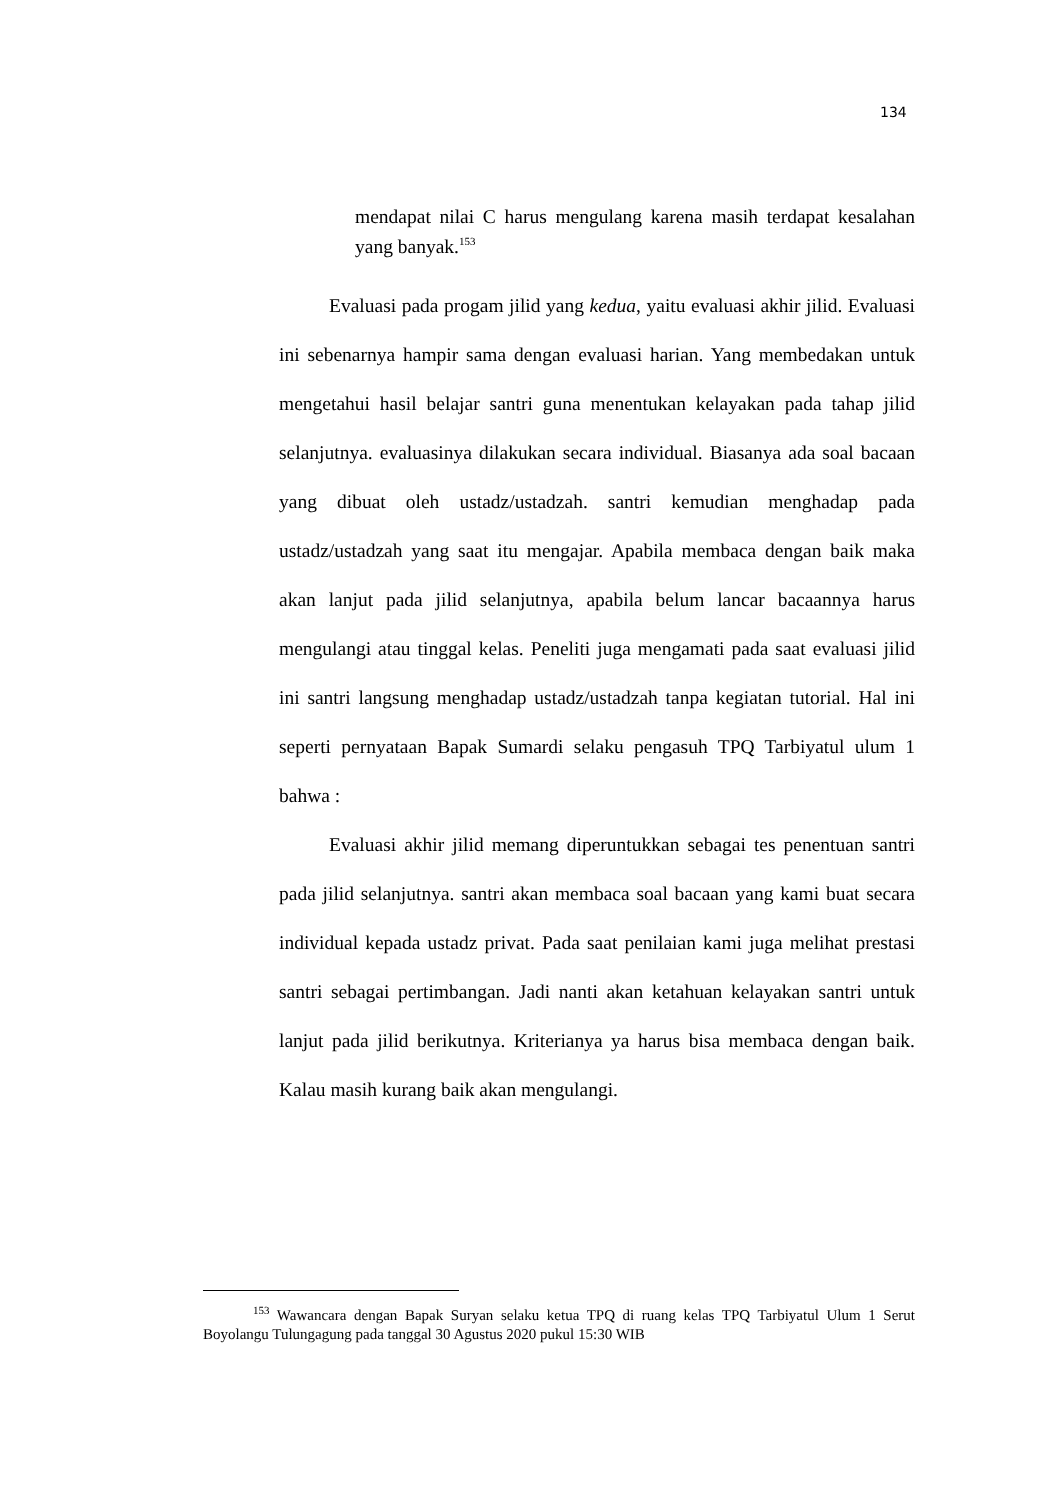134
mendapat nilai C harus mengulang karena masih terdapat kesalahan yang banyak.<sup>153</sup>
Evaluasi pada progam jilid yang kedua, yaitu evaluasi akhir jilid. Evaluasi ini sebenarnya hampir sama dengan evaluasi harian. Yang membedakan untuk mengetahui hasil belajar santri guna menentukan kelayakan pada tahap jilid selanjutnya. evaluasinya dilakukan secara individual. Biasanya ada soal bacaan yang dibuat oleh ustadz/ustadzah. santri kemudian menghadap pada ustadz/ustadzah yang saat itu mengajar. Apabila membaca dengan baik maka akan lanjut pada jilid selanjutnya, apabila belum lancar bacaannya harus mengulangi atau tinggal kelas. Peneliti juga mengamati pada saat evaluasi jilid ini santri langsung menghadap ustadz/ustadzah tanpa kegiatan tutorial. Hal ini seperti pernyataan Bapak Sumardi selaku pengasuh TPQ Tarbiyatul ulum 1 bahwa :
Evaluasi akhir jilid memang diperuntukkan sebagai tes penentuan santri pada jilid selanjutnya. santri akan membaca soal bacaan yang kami buat secara individual kepada ustadz privat. Pada saat penilaian kami juga melihat prestasi santri sebagai pertimbangan. Jadi nanti akan ketahuan kelayakan santri untuk lanjut pada jilid berikutnya. Kriterianya ya harus bisa membaca dengan baik. Kalau masih kurang baik akan mengulangi.
<sup>153</sup> Wawancara dengan Bapak Suryan selaku ketua TPQ di ruang kelas TPQ Tarbiyatul Ulum 1 Serut Boyolangu Tulungagung pada tanggal 30 Agustus 2020 pukul 15:30 WIB